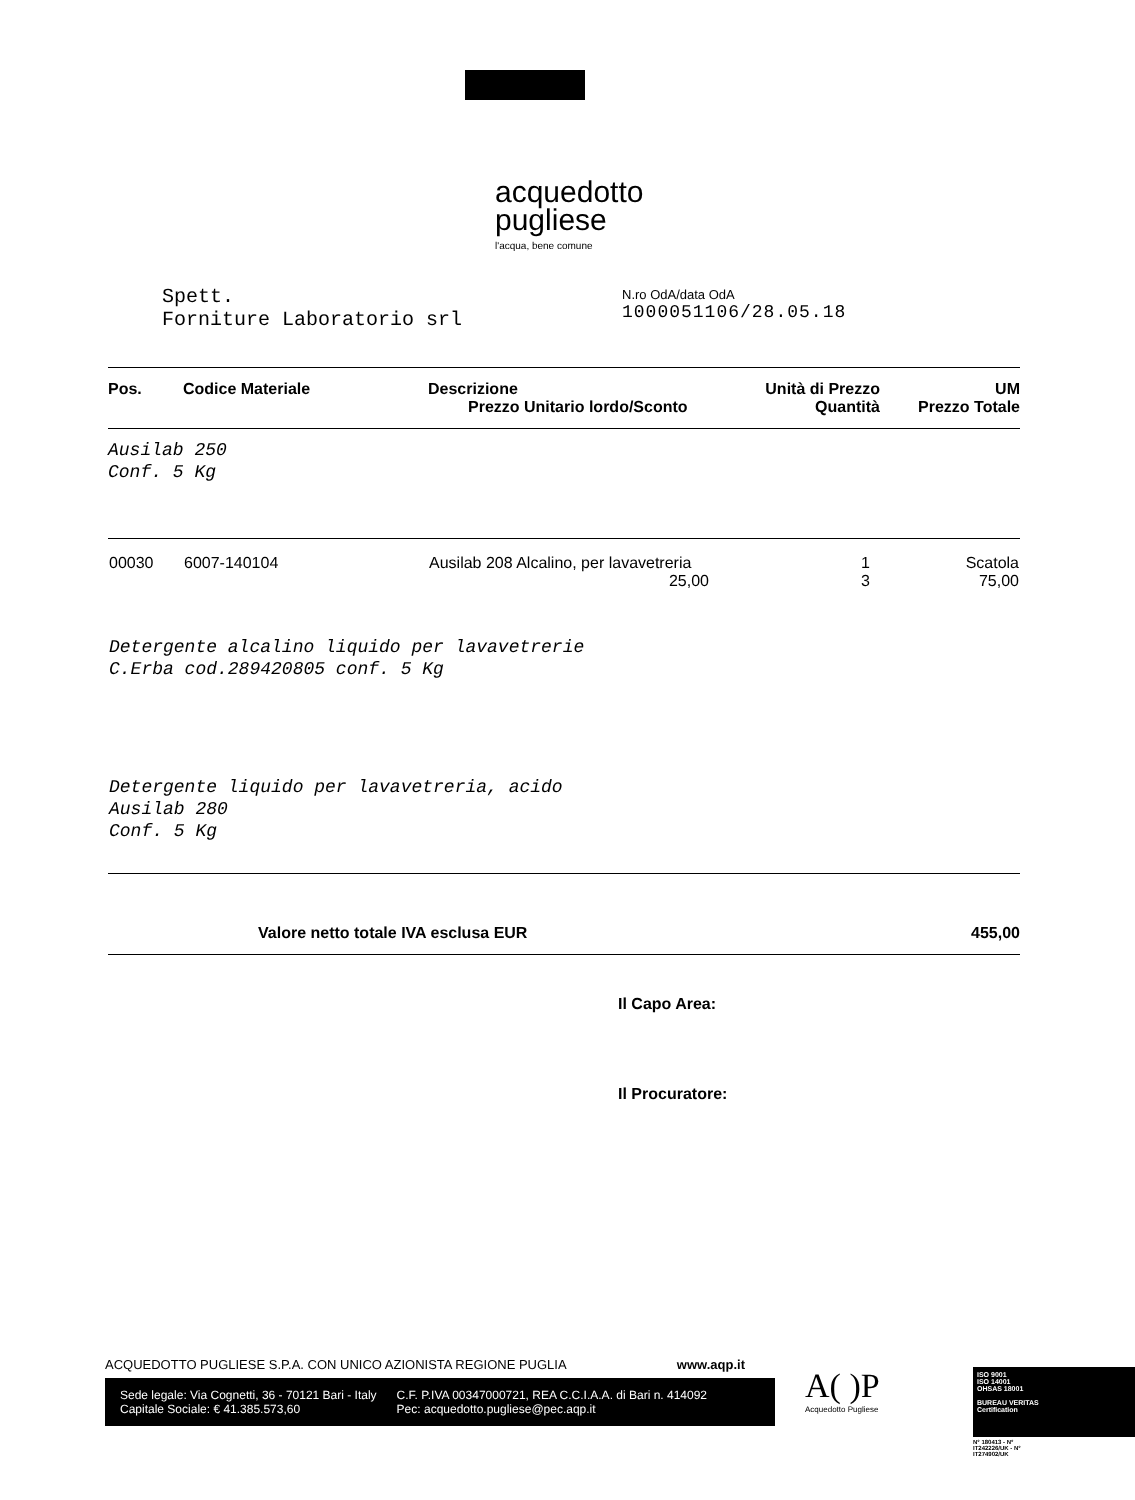acquedotto
pugliese
l'acqua, bene comune
Spett.
Forniture Laboratorio srl
N.ro OdA/data OdA
1000051106/28.05.18
| Pos. | Codice Materiale | Descrizione Prezzo Unitario lordo/Sconto | Unità di Prezzo Quantità | UM Prezzo Totale |
| --- | --- | --- | --- | --- |
| Ausilab 250 Conf. 5 Kg | | | | |
| 00030 | 6007-140104 | Ausilab 208 Alcalino, per lavavetreria 25,00 | 1 3 | Scatola 75,00 |
| Detergente alcalino liquido per lavavetrerie C.Erba cod.289420805 conf. 5 Kg | | | | |
| Detergente liquido per lavavetreria, acido Ausilab 280 Conf. 5 Kg | | | | |
Valore netto totale IVA esclusa EUR 455,00
Il Capo Area:
Il Procuratore:
ACQUEDOTTO PUGLIESE S.P.A. CON UNICO AZIONISTA REGIONE PUGLIA www.aqp.it
Sede legale: Via Cognetti, 36 - 70121 Bari - Italy
Capitale Sociale: € 41.385.573,60
C.F. P.IVA 00347000721, REA C.C.I.A.A. di Bari n. 414092
Pec: acquedotto.pugliese@pec.aqp.it
A( )P
Acquedotto Pugliese
ISO 9001
ISO 14001
OHSAS 18001
BUREAU VERITAS
Certification
N° 180413 - N° IT242226/UK - N° IT274902/UK